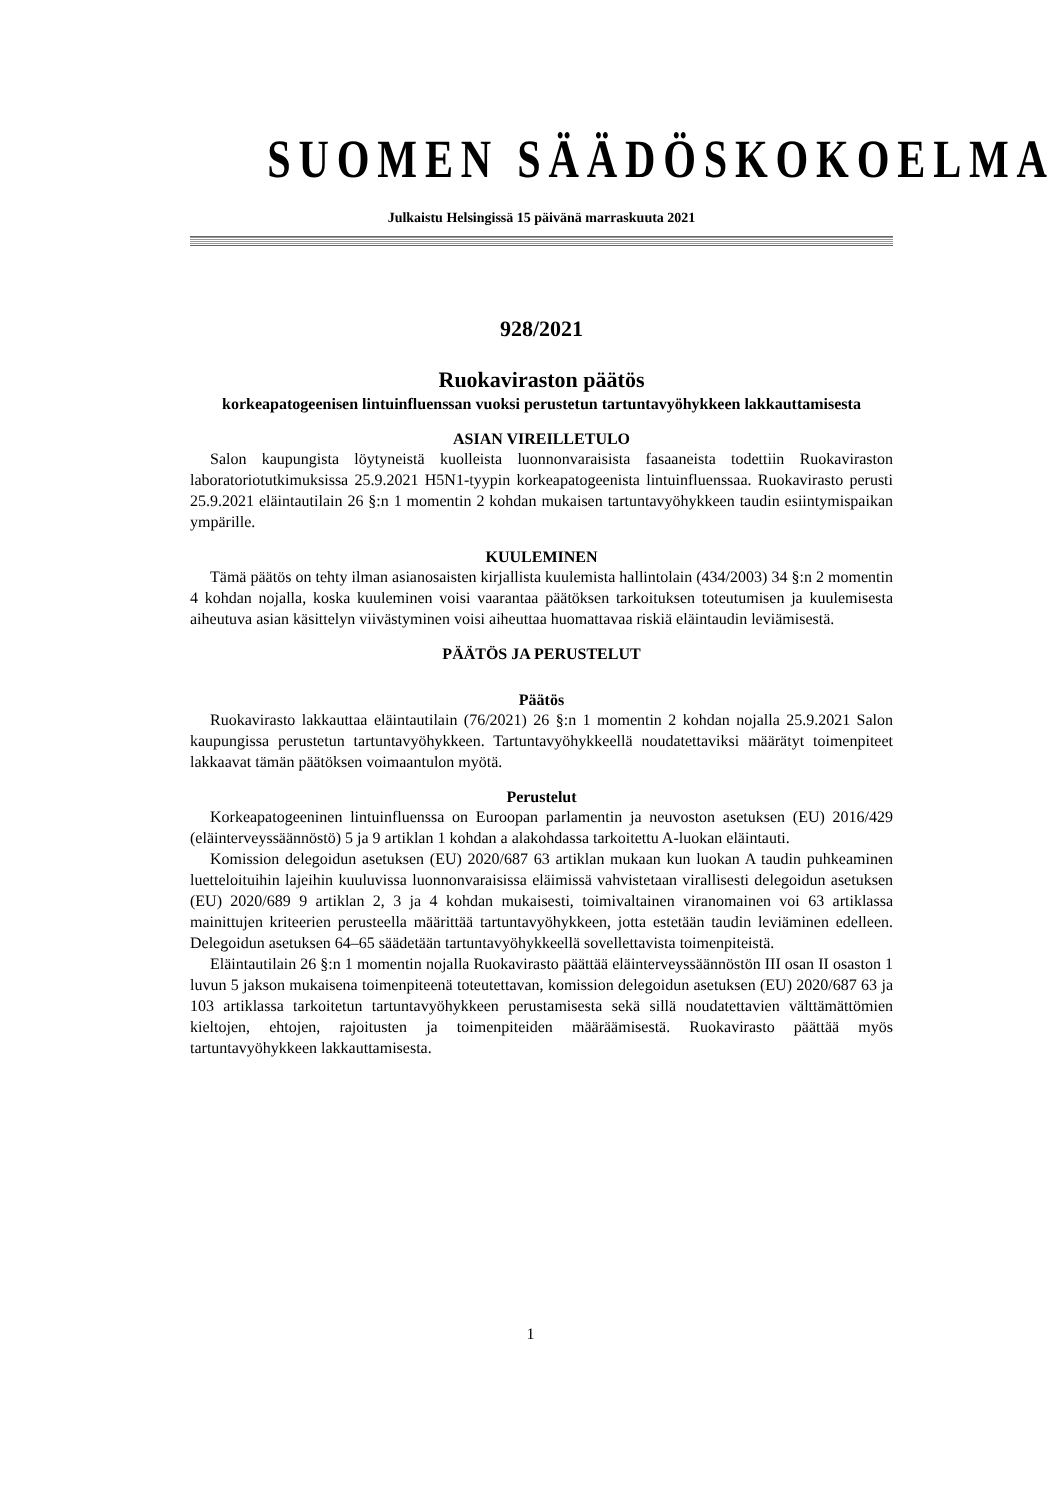SUOMEN SÄÄDÖSKOKOELMA
Julkaistu Helsingissä 15 päivänä marraskuuta 2021
928/2021
Ruokaviraston päätös
korkeapatogeenisen lintuinfluenssan vuoksi perustetun tartuntavyöhykkeen lakkauttamisesta
ASIAN VIREILLETULO
Salon kaupungista löytyneistä kuolleista luonnonvaraisista fasaaneista todettiin Ruokaviraston laboratoriotutkimuksissa 25.9.2021 H5N1-tyypin korkeapatogeenista lintuinfluenssaa. Ruokavirasto perusti 25.9.2021 eläintautilain 26 §:n 1 momentin 2 kohdan mukaisen tartuntavyöhykkeen taudin esiintymispaikan ympärille.
KUULEMINEN
Tämä päätös on tehty ilman asianosaisten kirjallista kuulemista hallintolain (434/2003) 34 §:n 2 momentin 4 kohdan nojalla, koska kuuleminen voisi vaarantaa päätöksen tarkoituksen toteutumisen ja kuulemisesta aiheutuva asian käsittelyn viivästyminen voisi aiheuttaa huomattavaa riskiä eläintaudin leviämisestä.
PÄÄTÖS JA PERUSTELUT
Päätös
Ruokavirasto lakkauttaa eläintautilain (76/2021) 26 §:n 1 momentin 2 kohdan nojalla 25.9.2021 Salon kaupungissa perustetun tartuntavyöhykkeen. Tartuntavyöhykkeellä noudatettaviksi määrätyt toimenpiteet lakkaavat tämän päätöksen voimaantulon myötä.
Perustelut
Korkeapatogeeninen lintuinfluenssa on Euroopan parlamentin ja neuvoston asetuksen (EU) 2016/429 (eläinterveyssäännöstö) 5 ja 9 artiklan 1 kohdan a alakohdassa tarkoitettu A-luokan eläintauti.
Komission delegoidun asetuksen (EU) 2020/687 63 artiklan mukaan kun luokan A taudin puhkeaminen luetteloituihin lajeihin kuuluvissa luonnonvaraisissa eläimissä vahvistetaan virallisesti delegoidun asetuksen (EU) 2020/689 9 artiklan 2, 3 ja 4 kohdan mukaisesti, toimivaltainen viranomainen voi 63 artiklassa mainittujen kriteerien perusteella määrittää tartuntavyöhykkeen, jotta estetään taudin leviäminen edelleen. Delegoidun asetuksen 64–65 säädetään tartuntavyöhykkeellä sovellettavista toimenpiteistä.
Eläintautilain 26 §:n 1 momentin nojalla Ruokavirasto päättää eläinterveyssäännöstön III osan II osaston 1 luvun 5 jakson mukaisena toimenpiteenä toteutettavan, komission delegoidun asetuksen (EU) 2020/687 63 ja 103 artiklassa tarkoitetun tartuntavyöhykkeen perustamisesta sekä sillä noudatettavien välttämättömien kieltojen, ehtojen, rajoitusten ja toimenpiteiden määräämisestä. Ruokavirasto päättää myös tartuntavyöhykkeen lakkauttamisesta.
1